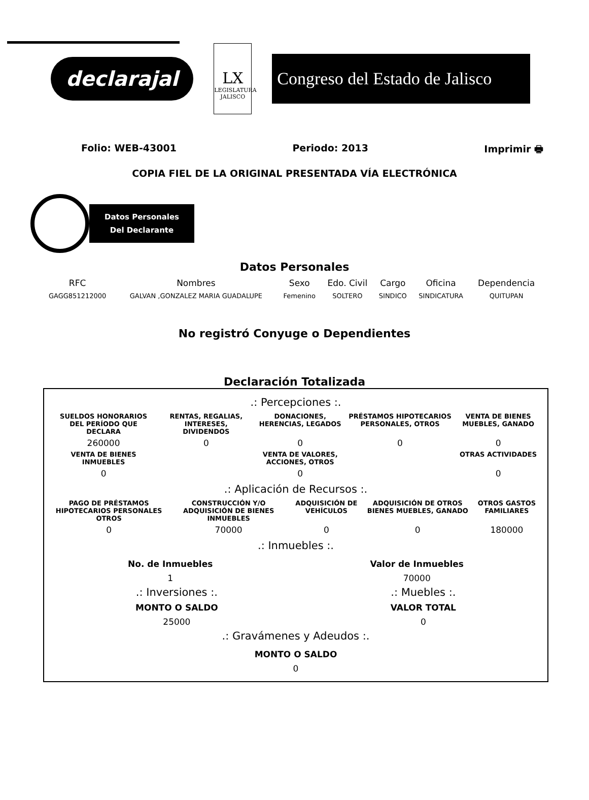declarajal
LX
LEGISLATURA JALISCO
Congreso del Estado de Jalisco
Folio: WEB-43001 Periodo: 2013 Imprimir 🖶
COPIA FIEL DE LA ORIGINAL PRESENTADA VÍA ELECTRÓNICA
Datos Personales
Del Declarante
Datos Personales
| RFC | Nombres | Sexo | Edo. Civil | Cargo | Oficina | Dependencia |
| --- | --- | --- | --- | --- | --- | --- |
| GAGG851212000 | GALVAN ,GONZALEZ MARIA GUADALUPE | Femenino | SOLTERO | SINDICO | SINDICATURA | QUITUPAN |
No registró Conyuge o Dependientes
Declaración Totalizada
.: Percepciones :.
| SUELDOS HONORARIOS DEL PERÍODO QUE DECLARA | RENTAS, REGALIAS, INTERESES, DIVIDENDOS | DONACIONES, HERENCIAS, LEGADOS | PRÉSTAMOS HIPOTECARIOS PERSONALES, OTROS | VENTA DE BIENES MUEBLES, GANADO |
| --- | --- | --- | --- | --- |
| 260000 | 0 | 0 | 0 | 0 |
| VENTA DE BIENES INMUEBLES | | VENTA DE VALORES, ACCIONES, OTROS | | OTRAS ACTIVIDADES |
| 0 | | 0 | | 0 |
.: Aplicación de Recursos :.
| PAGO DE PRÉSTAMOS HIPOTECARIOS PERSONALES OTROS | CONSTRUCCIÓN Y/O ADQUISICIÓN DE BIENES INMUEBLES | ADQUISICIÓN DE VEHÍCULOS | ADQUISICIÓN DE OTROS BIENES MUEBLES, GANADO | OTROS GASTOS FAMILIARES |
| --- | --- | --- | --- | --- |
| 0 | 70000 | 0 | 0 | 180000 |
.: Inmuebles :.
No. de Inmuebles
1
Valor de Inmuebles
70000
.: Inversiones :.
MONTO O SALDO
25000
.: Muebles :.
VALOR TOTAL
0
.: Gravámenes y Adeudos :.
MONTO O SALDO
0